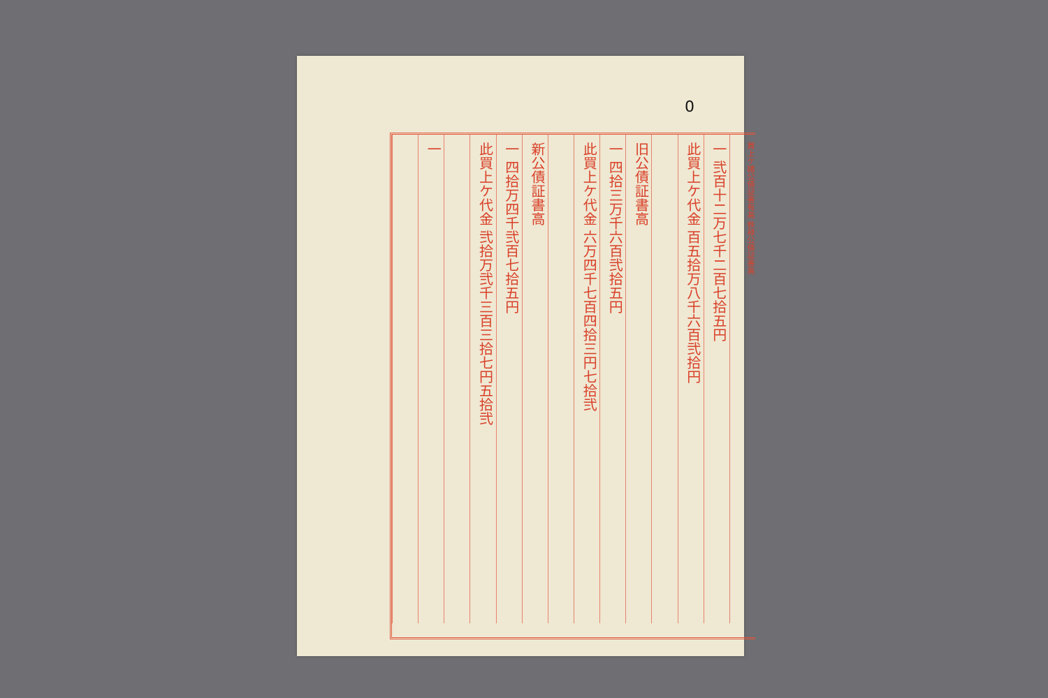0
買上ケ諸公債証書有高 秩禄公債証書高
一 弐百十二万七千二百七拾五円
此買上ケ代金 百五拾万八千六百弐拾円
旧公債証書高
一 四拾三万千六百弐拾五円
此買上ケ代金 六万四千七百四拾三円七拾弐
新公債証書高
一 四拾万四千弐百七拾五円
此買上ケ代金 弐拾万弐千三百三拾七円五拾弐
一